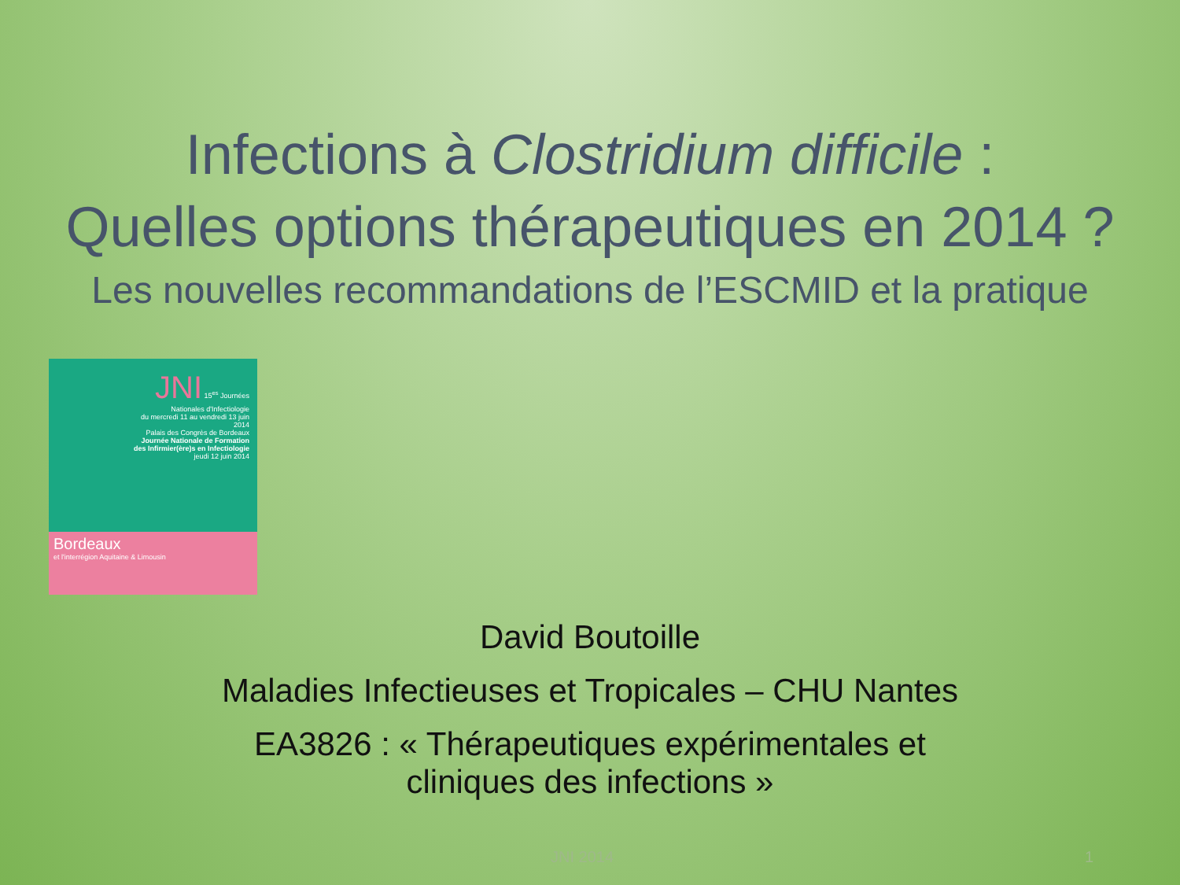Infections à Clostridium difficile :
Quelles options thérapeutiques en 2014 ?
Les nouvelles recommandations de l’ESCMID et la pratique
JNI 15<sup>es</sup> Journées Nationales d'Infectiologie
du mercredi 11 au vendredi 13 juin 2014
Palais des Congrès de Bordeaux
Journée Nationale de Formation des Infirmier(ère)s en Infectiologie
jeudi 12 juin 2014
Bordeaux
et l'interrégion Aquitaine & Limousin
David Boutoille
Maladies Infectieuses et Tropicales – CHU Nantes
EA3826 : « Thérapeutiques expérimentales et
cliniques des infections »
JNI 2014 1